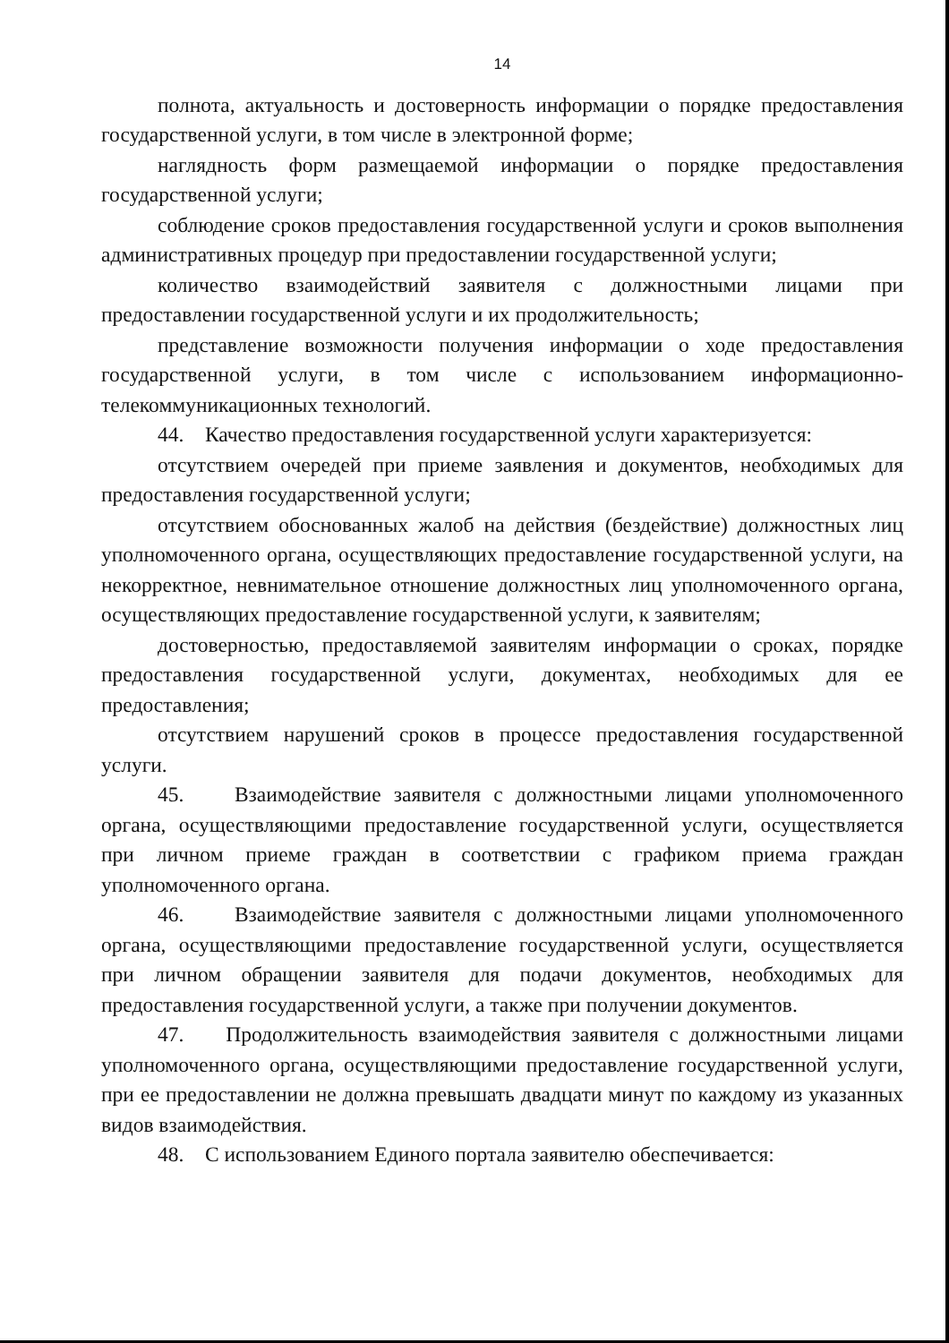14
полнота, актуальность и достоверность информации о порядке предоставления государственной услуги, в том числе в электронной форме;
наглядность форм размещаемой информации о порядке предоставления государственной услуги;
соблюдение сроков предоставления государственной услуги и сроков выполнения административных процедур при предоставлении государственной услуги;
количество взаимодействий заявителя с должностными лицами при предоставлении государственной услуги и их продолжительность;
представление возможности получения информации о ходе предоставления государственной услуги, в том числе с использованием информационно-телекоммуникационных технологий.
44. Качество предоставления государственной услуги характеризуется:
отсутствием очередей при приеме заявления и документов, необходимых для предоставления государственной услуги;
отсутствием обоснованных жалоб на действия (бездействие) должностных лиц уполномоченного органа, осуществляющих предоставление государственной услуги, на некорректное, невнимательное отношение должностных лиц уполномоченного органа, осуществляющих предоставление государственной услуги, к заявителям;
достоверностью, предоставляемой заявителям информации о сроках, порядке предоставления государственной услуги, документах, необходимых для ее предоставления;
отсутствием нарушений сроков в процессе предоставления государственной услуги.
45. Взаимодействие заявителя с должностными лицами уполномоченного органа, осуществляющими предоставление государственной услуги, осуществляется при личном приеме граждан в соответствии с графиком приема граждан уполномоченного органа.
46. Взаимодействие заявителя с должностными лицами уполномоченного органа, осуществляющими предоставление государственной услуги, осуществляется при личном обращении заявителя для подачи документов, необходимых для предоставления государственной услуги, а также при получении документов.
47. Продолжительность взаимодействия заявителя с должностными лицами уполномоченного органа, осуществляющими предоставление государственной услуги, при ее предоставлении не должна превышать двадцати минут по каждому из указанных видов взаимодействия.
48. С использованием Единого портала заявителю обеспечивается: